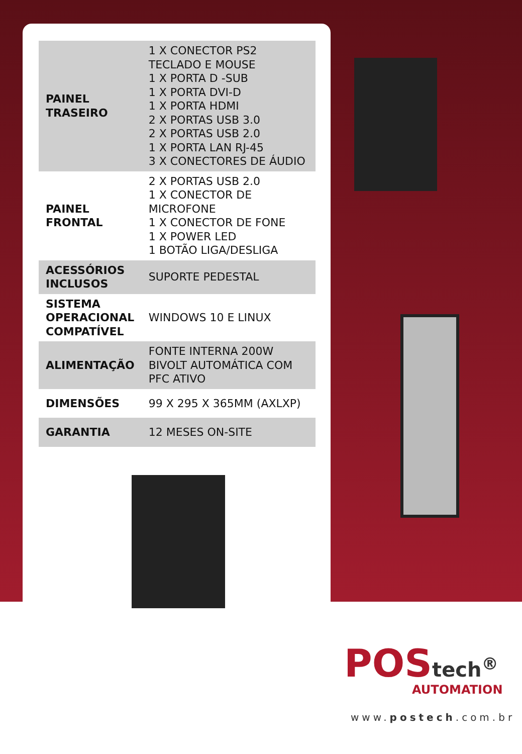| PAINEL TRASEIRO | 1 X CONECTOR PS2 TECLADO E MOUSE 1 X PORTA D -SUB 1 X PORTA DVI-D 1 X PORTA HDMI 2 X PORTAS USB 3.0 2 X PORTAS USB 2.0 1 X PORTA LAN RJ-45 3 X CONECTORES DE ÁUDIO |
| PAINEL FRONTAL | 2 X PORTAS USB 2.0 1 X CONECTOR DE MICROFONE 1 X CONECTOR DE FONE 1 X POWER LED 1 BOTÃO LIGA/DESLIGA |
| ACESSÓRIOS INCLUSOS | SUPORTE PEDESTAL |
| SISTEMA OPERACIONAL COMPATÍVEL | WINDOWS 10 E LINUX |
| ALIMENTAÇÃO | FONTE INTERNA 200W BIVOLT AUTOMÁTICA COM PFC ATIVO |
| DIMENSÕES | 99 X 295 X 365MM (AXLXP) |
| GARANTIA | 12 MESES ON-SITE |
POStech<sup>®</sup>
AUTOMATION
www.postech.com.br